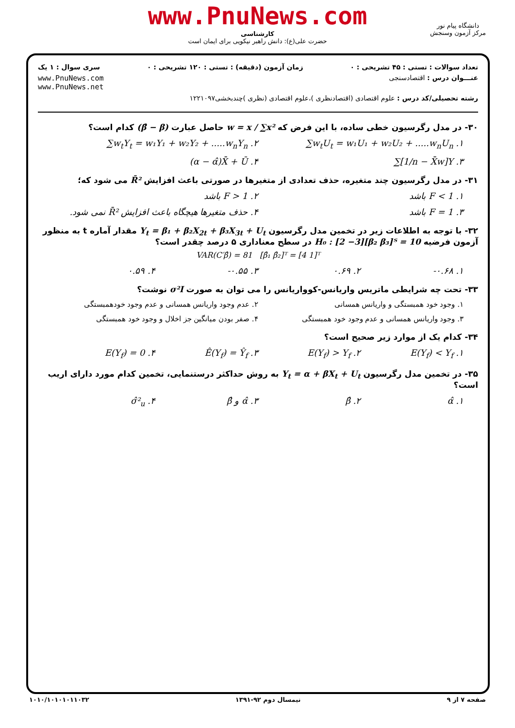www.PnuNews.com
کارشناسی
حضرت علی(ع): دانش راهبر نیکویی برای ایمان است
دانشگاه پیام نور
مرکز آزمون وسنجش
تعداد سوالات : تستی : ۴۵ تشریحی : ۰ زمان آزمون (دقیقه) : تستی : ۱۲۰ تشریحی : ۰ سری سوال : ۱ یک
عنـــوان درس : اقتصادسنجی www.PnuNews.com
www.PnuNews.net
رشته تحصیلی/کد درس : علوم اقتصادی (اقتصادنظری )،علوم اقتصادی (نظری )چندبخشی۱۲۲۱۰۹۷
۳۰- در مدل رگرسیون خطی ساده، با این فرض که w = x / ∑x² حاصل عبارت (β̂ − β) کدام است؟
۱. ∑w<sub>t</sub>U<sub>t</sub> = w₁U₁ + w₂U₂ + .....w<sub>n</sub>U<sub>n</sub> ۲. ∑w<sub>t</sub>Y<sub>t</sub> = w₁Y₁ + w₂Y₂ + .....w<sub>n</sub>Y<sub>n</sub>
۳. ∑[1/n − X̄w]Y ۴. (α − α̂)X̄ + Ū
۳۱- در مدل رگرسیون چند متغیره، حذف تعدادی از متغیرها در صورتی باعث افزایش R̄² می شود که؛
۱. F < 1 باشد ۲. F > 1 باشد
۳. F = 1 باشد ۴. حذف متغیرها هیچگاه باعث افزایش R̄² نمی شود.
۳۲- با توجه به اطلاعات زیر در تخمین مدل رگرسیون Y<sub>t</sub> = β₁ + β₂X<sub>2t</sub> + β₃X<sub>3t</sub> + U<sub>t</sub> مقدار آماره t به منظور آزمون فرضیه H₀ : [2 −3][β₂ β₃]ᵀ = 10 در سطح معناداری ۵ درصد چقدر است؟
VAR(C′β̂) = 81 [β̂₁ β̂₂]ᵀ = [4 1]ᵀ
۱. ‎-۰.۶۸ ۲. ۰.۶۹ ۳. ‎-۰.۵۵ ۴. ۰.۵۹
۳۳- تحت چه شرایطی ماتریس واریانس-کوواریانس را می توان به صورت σ²I نوشت؟
۱. وجود خود همبستگی و واریانس همسانی ۲. عدم وجود واریانس همسانی و عدم وجود خودهمبستگی
۳. وجود واریانس همسانی و عدم وجود خود همبستگی ۴. صفر بودن میانگین جز اخلال و وجود خود همبستگی
۳۴- کدام یک از موارد زیر صحیح است؟
۱. E(Y<sub>f</sub>) < Y<sub>f</sub> ۲. E(Y<sub>f</sub>) > Y<sub>f</sub> ۳. Ê(Y<sub>f</sub>) = Ŷ<sub>f</sub> ۴. E(Y<sub>f</sub>) = 0
۳۵- در تخمین مدل رگرسیون Y<sub>t</sub> = α + βX<sub>t</sub> + U<sub>t</sub> به روش حداکثر درستنمایی، تخمین کدام مورد دارای اریب است؟
۱. α̂ ۲. β̂ ۳. α̂ و β̂ ۴. σ̂²<sub>u</sub>
صفحه ۷ از ۹ نیمسال دوم ۹۲-۱۳۹۱ ۱۰۱۰/۱۰۱۰۱۰۱۱۰۳۲